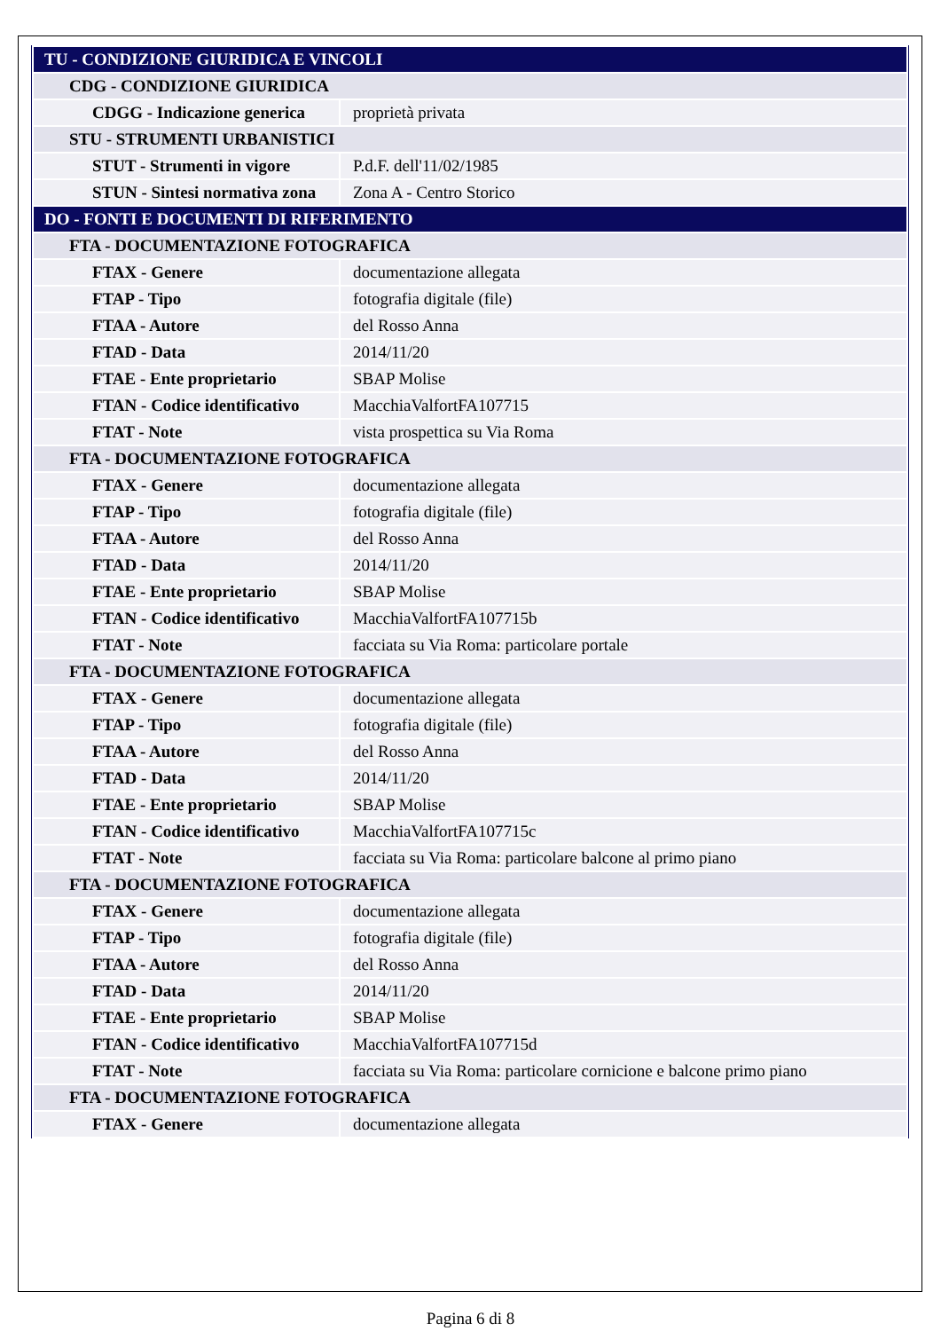| TU - CONDIZIONE GIURIDICA E VINCOLI | |
| CDG - CONDIZIONE GIURIDICA | |
| CDGG - Indicazione generica | proprietà privata |
| STU - STRUMENTI URBANISTICI | |
| STUT - Strumenti in vigore | P.d.F. dell'11/02/1985 |
| STUN - Sintesi normativa zona | Zona A - Centro Storico |
| DO - FONTI E DOCUMENTI DI RIFERIMENTO | |
| FTA - DOCUMENTAZIONE FOTOGRAFICA | |
| FTAX - Genere | documentazione allegata |
| FTAP - Tipo | fotografia digitale (file) |
| FTAA - Autore | del Rosso Anna |
| FTAD - Data | 2014/11/20 |
| FTAE - Ente proprietario | SBAP Molise |
| FTAN - Codice identificativo | MacchiaValfortFA107715 |
| FTAT - Note | vista prospettica su Via Roma |
| FTA - DOCUMENTAZIONE FOTOGRAFICA | |
| FTAX - Genere | documentazione allegata |
| FTAP - Tipo | fotografia digitale (file) |
| FTAA - Autore | del Rosso Anna |
| FTAD - Data | 2014/11/20 |
| FTAE - Ente proprietario | SBAP Molise |
| FTAN - Codice identificativo | MacchiaValfortFA107715b |
| FTAT - Note | facciata su Via Roma: particolare portale |
| FTA - DOCUMENTAZIONE FOTOGRAFICA | |
| FTAX - Genere | documentazione allegata |
| FTAP - Tipo | fotografia digitale (file) |
| FTAA - Autore | del Rosso Anna |
| FTAD - Data | 2014/11/20 |
| FTAE - Ente proprietario | SBAP Molise |
| FTAN - Codice identificativo | MacchiaValfortFA107715c |
| FTAT - Note | facciata su Via Roma: particolare balcone al primo piano |
| FTA - DOCUMENTAZIONE FOTOGRAFICA | |
| FTAX - Genere | documentazione allegata |
| FTAP - Tipo | fotografia digitale (file) |
| FTAA - Autore | del Rosso Anna |
| FTAD - Data | 2014/11/20 |
| FTAE - Ente proprietario | SBAP Molise |
| FTAN - Codice identificativo | MacchiaValfortFA107715d |
| FTAT - Note | facciata su Via Roma: particolare cornicione e balcone primo piano |
| FTA - DOCUMENTAZIONE FOTOGRAFICA | |
| FTAX - Genere | documentazione allegata |
Pagina 6 di 8